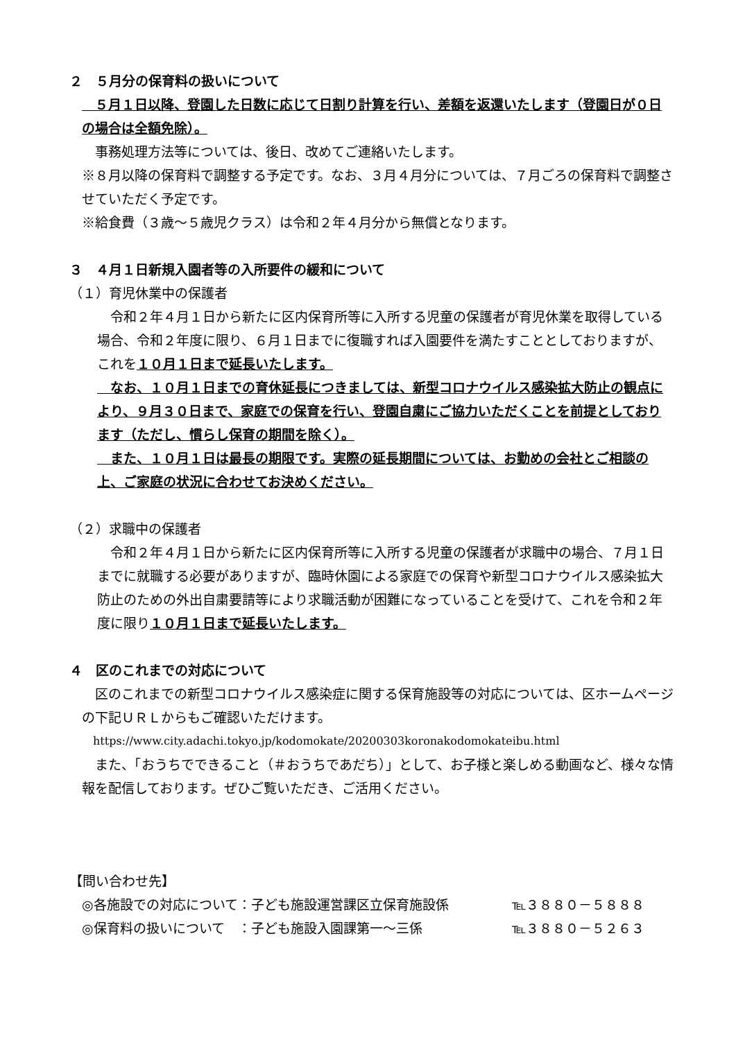２　５月分の保育料の扱いについて
　５月１日以降、登園した日数に応じて日割り計算を行い、差額を返還いたします（登園日が０日の場合は全額免除）。
　事務処理方法等については、後日、改めてご連絡いたします。
※８月以降の保育料で調整する予定です。なお、３月４月分については、７月ごろの保育料で調整させていただく予定です。
※給食費（３歳～５歳児クラス）は令和２年４月分から無償となります。
３　４月１日新規入園者等の入所要件の緩和について
（１）育児休業中の保護者
　令和２年４月１日から新たに区内保育所等に入所する児童の保護者が育児休業を取得している場合、令和２年度に限り、６月１日までに復職すれば入園要件を満たすこととしておりますが、これを１０月１日まで延長いたします。
　なお、１０月１日までの育休延長につきましては、新型コロナウイルス感染拡大防止の観点により、９月３０日まで、家庭での保育を行い、登園自粛にご協力いただくことを前提としております（ただし、慣らし保育の期間を除く）。
　また、１０月１日は最長の期限です。実際の延長期間については、お勤めの会社とご相談の上、ご家庭の状況に合わせてお決めください。
（２）求職中の保護者
　令和２年４月１日から新たに区内保育所等に入所する児童の保護者が求職中の場合、７月１日までに就職する必要がありますが、臨時休園による家庭での保育や新型コロナウイルス感染拡大防止のための外出自粛要請等により求職活動が困難になっていることを受けて、これを令和２年度に限り１０月１日まで延長いたします。
４　区のこれまでの対応について
　区のこれまでの新型コロナウイルス感染症に関する保育施設等の対応については、区ホームページの下記ＵＲＬからもご確認いただけます。
　https://www.city.adachi.tokyo.jp/kodomokate/20200303koronakodomokateibu.html
　また、「おうちでできること（＃おうちであだち）」として、お子様と楽しめる動画など、様々な情報を配信しております。ぜひご覧いただき、ご活用ください。
【問い合わせ先】
◎各施設での対応について：子ども施設運営課区立保育施設係 ℡３８８０－５８８８
◎保育料の扱いについて　：子ども施設入園課第一～三係 ℡３８８０－５２６３